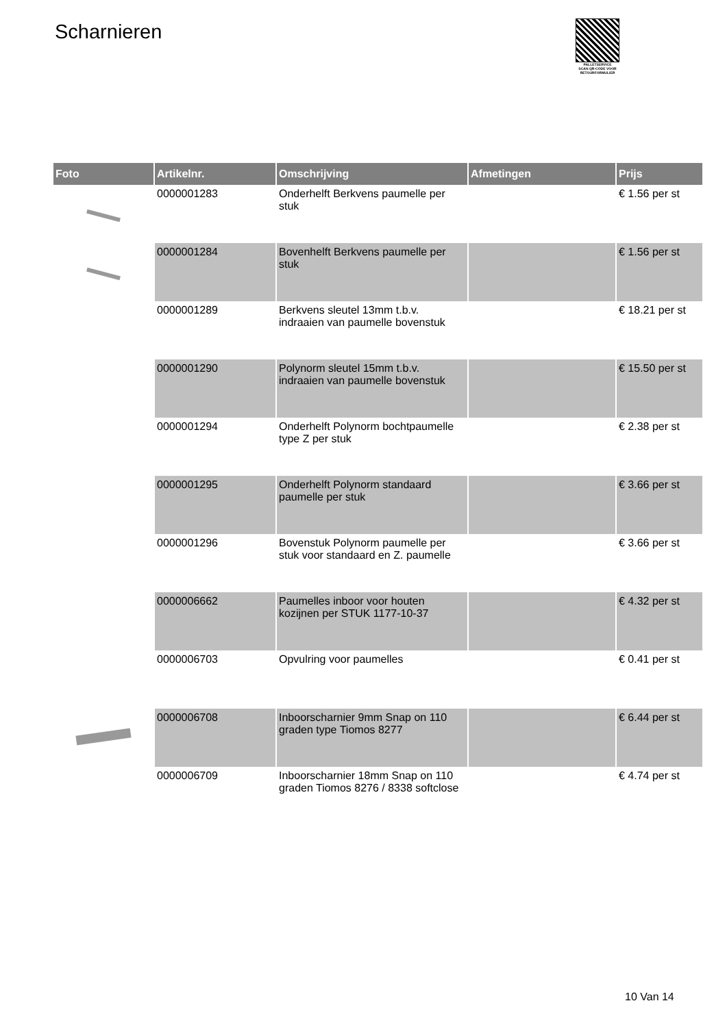Scharnieren
PALLETSERVICE
SCAN QR-CODE VOOR RETOURFORMULIER
| Foto | Artikelnr. | Omschrijving | Afmetingen | Prijs |
| --- | --- | --- | --- | --- |
| | 0000001283 | Onderhelft Berkvens paumelle per stuk | | € 1.56 per st |
| | 0000001284 | Bovenhelft Berkvens paumelle per stuk | | € 1.56 per st |
| | 0000001289 | Berkvens sleutel 13mm t.b.v. indraaien van paumelle bovenstuk | | € 18.21 per st |
| | 0000001290 | Polynorm sleutel 15mm t.b.v. indraaien van paumelle bovenstuk | | € 15.50 per st |
| | 0000001294 | Onderhelft Polynorm bochtpaumelle type Z per stuk | | € 2.38 per st |
| | 0000001295 | Onderhelft Polynorm standaard paumelle per stuk | | € 3.66 per st |
| | 0000001296 | Bovenstuk Polynorm paumelle per stuk voor standaard en Z. paumelle | | € 3.66 per st |
| | 0000006662 | Paumelles inboor voor houten kozijnen per STUK 1177-10-37 | | € 4.32 per st |
| | 0000006703 | Opvulring voor paumelles | | € 0.41 per st |
| | 0000006708 | Inboorscharnier 9mm Snap on 110 graden type Tiomos 8277 | | € 6.44 per st |
| | 0000006709 | Inboorscharnier 18mm Snap on 110 graden Tiomos 8276 / 8338 softclose | | € 4.74 per st |
10 Van 14